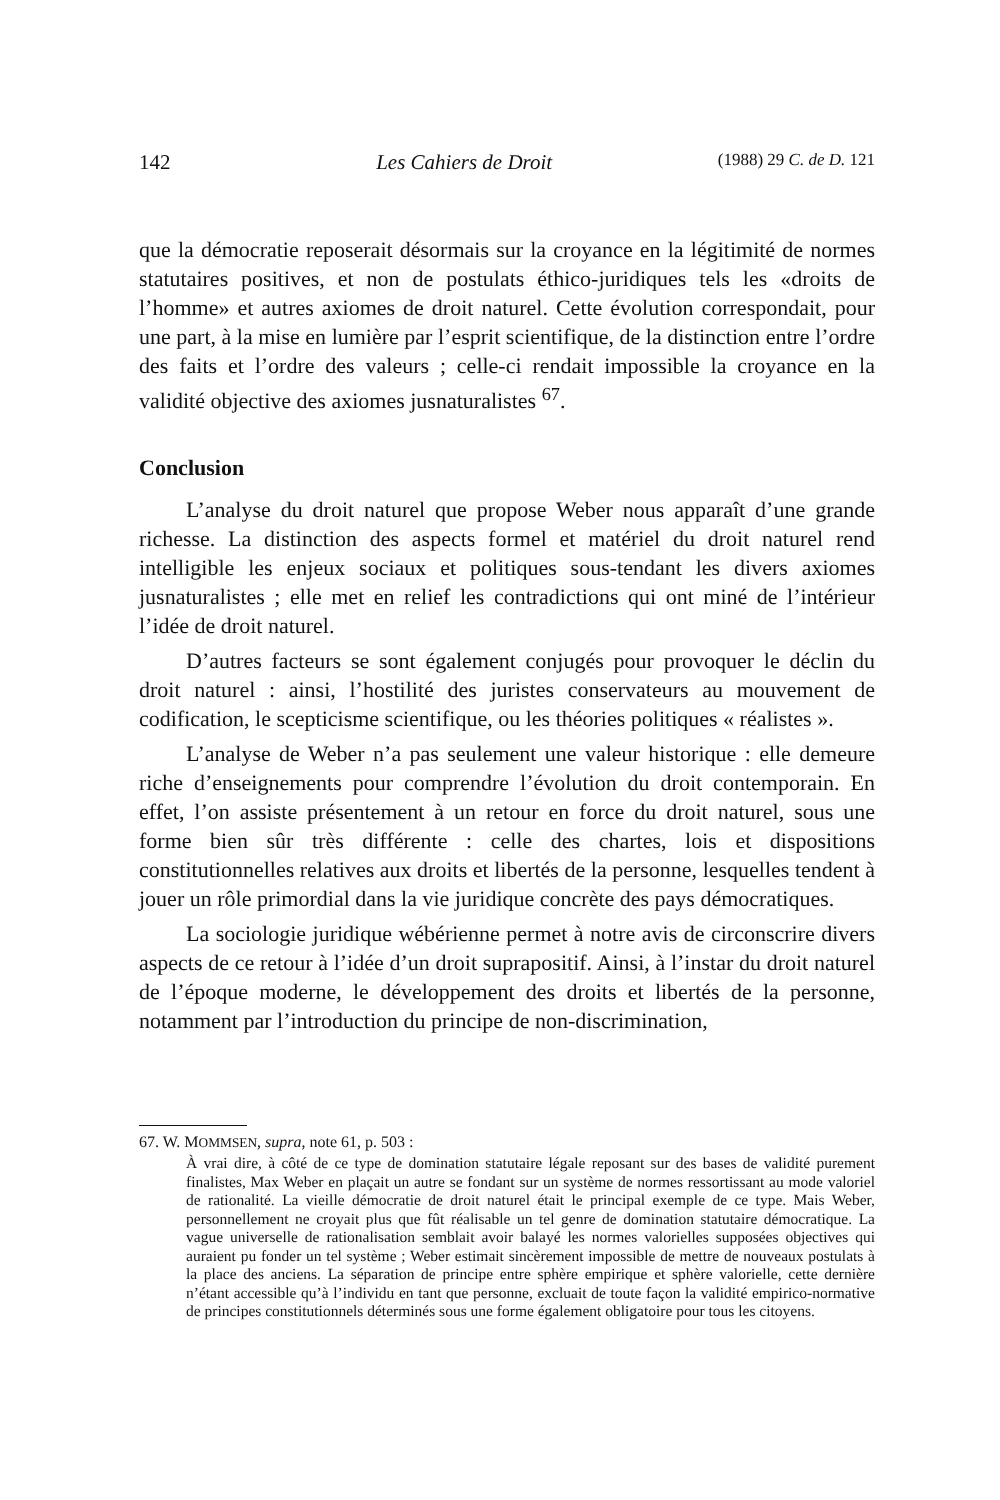142 Les Cahiers de Droit (1988) 29 C. de D. 121
que la démocratie reposerait désormais sur la croyance en la légitimité de normes statutaires positives, et non de postulats éthico-juridiques tels les «droits de l’homme» et autres axiomes de droit naturel. Cette évolution correspondait, pour une part, à la mise en lumière par l’esprit scientifique, de la distinction entre l’ordre des faits et l’ordre des valeurs ; celle-ci rendait impossible la croyance en la validité objective des axiomes jusnaturalistes <sup>67</sup>.
Conclusion
L’analyse du droit naturel que propose Weber nous apparaît d’une grande richesse. La distinction des aspects formel et matériel du droit naturel rend intelligible les enjeux sociaux et politiques sous-tendant les divers axiomes jusnaturalistes ; elle met en relief les contradictions qui ont miné de l’intérieur l’idée de droit naturel.
D’autres facteurs se sont également conjugés pour provoquer le déclin du droit naturel : ainsi, l’hostilité des juristes conservateurs au mouvement de codification, le scepticisme scientifique, ou les théories politiques « réalistes ».
L’analyse de Weber n’a pas seulement une valeur historique : elle demeure riche d’enseignements pour comprendre l’évolution du droit contemporain. En effet, l’on assiste présentement à un retour en force du droit naturel, sous une forme bien sûr très différente : celle des chartes, lois et dispositions constitutionnelles relatives aux droits et libertés de la personne, lesquelles tendent à jouer un rôle primordial dans la vie juridique concrète des pays démocratiques.
La sociologie juridique wébérienne permet à notre avis de circonscrire divers aspects de ce retour à l’idée d’un droit suprapositif. Ainsi, à l’instar du droit naturel de l’époque moderne, le développement des droits et libertés de la personne, notamment par l’introduction du principe de non-discrimination,
67. W. MOMMSEN, supra, note 61, p. 503 :
À vrai dire, à côté de ce type de domination statutaire légale reposant sur des bases de validité purement finalistes, Max Weber en plaçait un autre se fondant sur un système de normes ressortissant au mode valoriel de rationalité. La vieille démocratie de droit naturel était le principal exemple de ce type. Mais Weber, personnellement ne croyait plus que fût réalisable un tel genre de domination statutaire démocratique. La vague universelle de rationalisation semblait avoir balayé les normes valorielles supposées objectives qui auraient pu fonder un tel système ; Weber estimait sincèrement impossible de mettre de nouveaux postulats à la place des anciens. La séparation de principe entre sphère empirique et sphère valorielle, cette dernière n’étant accessible qu’à l’individu en tant que personne, excluait de toute façon la validité empirico-normative de principes constitutionnels déterminés sous une forme également obligatoire pour tous les citoyens.